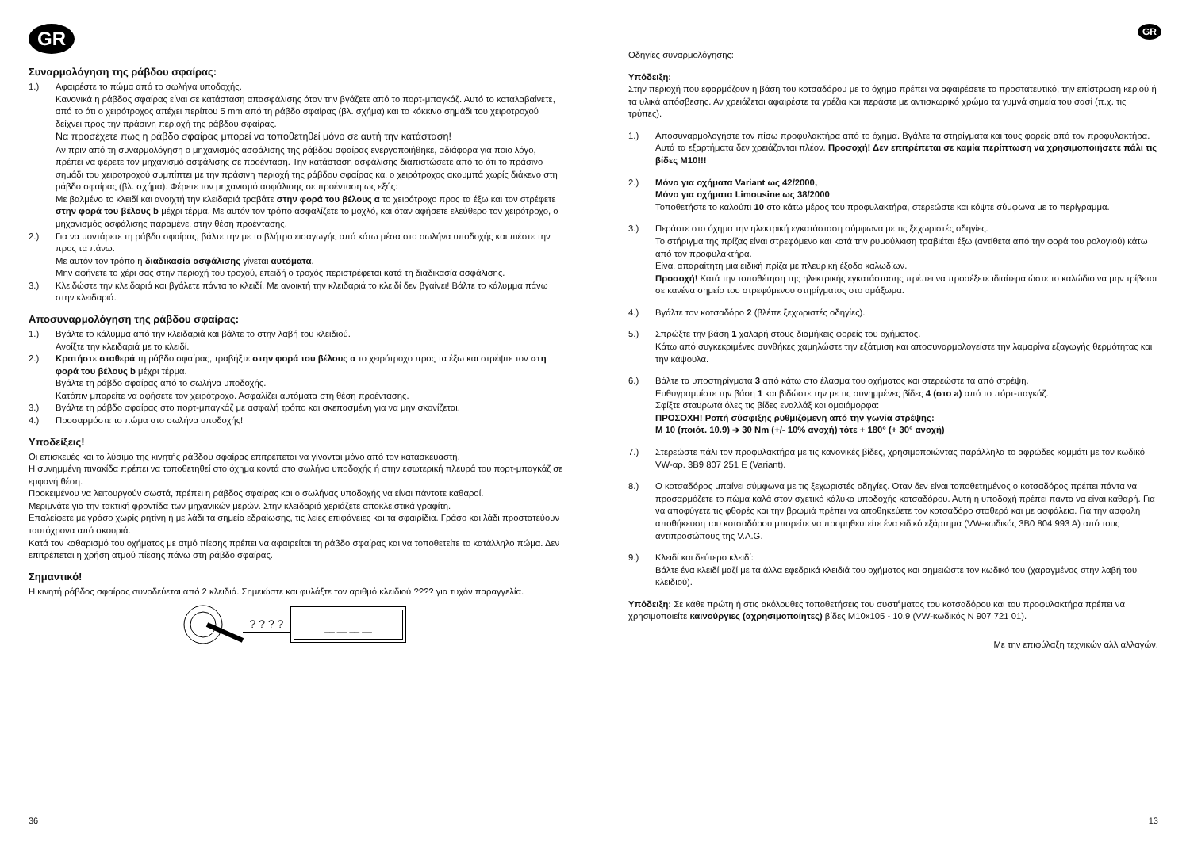GR
Συναρμολόγηση της ράβδου σφαίρας:
1.) Αφαιρέστε το πώμα από το σωλήνα υποδοχής.
Κανονικά η ράβδος σφαίρας είναι σε κατάσταση απασφάλισης όταν την βγάζετε από το πορτ-μπαγκάζ. Αυτό το καταλαβαίνετε, από το ότι ο χειρότροχος απέχει περίπου 5 mm από τη ράβδο σφαίρας (βλ. σχήμα) και το κόκκινο σημάδι του χειροτροχού δείχνει προς την πράσινη περιοχή της ράβδου σφαίρας.
Να προσέχετε πως η ράβδο σφαίρας μπορεί να τοποθετηθεί μόνο σε αυτή την κατάσταση!
Αν πριν από τη συναρμολόγηση ο μηχανισμός ασφάλισης της ράβδου σφαίρας ενεργοποιήθηκε, αδιάφορα για ποιο λόγο, πρέπει να φέρετε τον μηχανισμό ασφάλισης σε προένταση. Την κατάσταση ασφάλισης διαπιστώσετε από το ότι το πράσινο σημάδι του χειροτροχού συμπίπτει με την πράσινη περιοχή της ράβδου σφαίρας και ο χειρότροχος ακουμπά χωρίς διάκενο στη ράβδο σφαίρας (βλ. σχήμα). Φέρετε τον μηχανισμό ασφάλισης σε προένταση ως εξής:
Με βαλμένο το κλειδί και ανοιχτή την κλειδαριά τραβάτε στην φορά του βέλους α το χειρότροχο προς τα έξω και τον στρέφετε στην φορά του βέλους b μέχρι τέρμα. Με αυτόν τον τρόπο ασφαλίζετε το μοχλό, και όταν αφήσετε ελεύθερο τον χειρότροχο, ο μηχανισμός ασφάλισης παραμένει στην θέση προέντασης.
2.) Για να μοντάρετε τη ράβδο σφαίρας, βάλτε την με το βλήτρο εισαγωγής από κάτω μέσα στο σωλήνα υποδοχής και πιέστε την προς τα πάνω.
Με αυτόν τον τρόπο η διαδικασία ασφάλισης γίνεται αυτόματα.
Μην αφήνετε το χέρι σας στην περιοχή του τροχού, επειδή ο τροχός περιστρέφεται κατά τη διαδικασία ασφάλισης.
3.) Κλειδώστε την κλειδαριά και βγάλετε πάντα το κλειδί. Με ανοικτή την κλειδαριά το κλειδί δεν βγαίνει! Βάλτε το κάλυμμα πάνω στην κλειδαριά.
Αποσυναρμολόγηση της ράβδου σφαίρας:
1.) Βγάλτε το κάλυμμα από την κλειδαριά και βάλτε το στην λαβή του κλειδιού.
Ανοίξτε την κλειδαριά με το κλειδί.
2.) Κρατήστε σταθερά τη ράβδο σφαίρας, τραβήξτε στην φορά του βέλους α το χειρότροχο προς τα έξω και στρέψτε τον στη φορά του βέλους b μέχρι τέρμα.
Βγάλτε τη ράβδο σφαίρας από το σωλήνα υποδοχής.
Κατόπιν μπορείτε να αφήσετε τον χειρότροχο. Ασφαλίζει αυτόματα στη θέση προέντασης.
3.) Βγάλτε τη ράβδο σφαίρας στο πορτ-μπαγκάζ με ασφαλή τρόπο και σκεπασμένη για να μην σκονίζεται.
4.) Προσαρμόστε το πώμα στο σωλήνα υποδοχής!
Υποδείξεις!
Οι επισκευές και το λύσιμο της κινητής ράβδου σφαίρας επιτρέπεται να γίνονται μόνο από τον κατασκευαστή.
Η συνημμένη πινακίδα πρέπει να τοποθετηθεί στο όχημα κοντά στο σωλήνα υποδοχής ή στην εσωτερική πλευρά του πορτ-μπαγκάζ σε εμφανή θέση.
Προκειμένου να λειτουργούν σωστά, πρέπει η ράβδος σφαίρας και ο σωλήνας υποδοχής να είναι πάντοτε καθαροί.
Μεριμνάτε για την τακτική φροντίδα των μηχανικών μερών. Στην κλειδαριά χεριάζετε αποκλειστικά γραφίτη.
Επαλείφετε με γράσο χωρίς ρητίνη ή με λάδι τα σημεία εδραίωσης, τις λείες επιφάνειες και τα σφαιρίδια. Γράσο και λάδι προστατεύουν ταυτόχρονα από σκουριά.
Κατά τον καθαρισμό του οχήματος με ατμό πίεσης πρέπει να αφαιρείται τη ράβδο σφαίρας και να τοποθετείτε το κατάλληλο πώμα. Δεν επιτρέπεται η χρήση ατμού πίεσης πάνω στη ράβδο σφαίρας.
Σημαντικό!
Η κινητή ράβδος σφαίρας συνοδεύεται από 2 κλειδιά. Σημειώστε και φυλάξτε τον αριθμό κλειδιού ???? για τυχόν παραγγελία.
? ? ? ?
__ __ __ __
36
GR
Οδηγίες συναρμολόγησης:
Υπόδειξη:
Στην περιοχή που εφαρμόζουν η βάση του κοτσαδόρου με το όχημα πρέπει να αφαιρέσετε το προστατευτικό, την επίστρωση κεριού ή τα υλικά απόσβεσης. Αν χρειάζεται αφαιρέστε τα γρέζια και περάστε με αντισκωρικό χρώμα τα γυμνά σημεία του σασί (π.χ. τις τρύπες).
1.) Αποσυναρμολογήστε τον πίσω προφυλακτήρα από το όχημα. Βγάλτε τα στηρίγματα και τους φορείς από τον προφυλακτήρα. Αυτά τα εξαρτήματα δεν χρειάζονται πλέον. Προσοχή! Δεν επιτρέπεται σε καμία περίπτωση να χρησιμοποιήσετε πάλι τις βίδες M10!!!
2.) Μόνο για οχήματα Variant ως 42/2000,
Μόνο για οχήματα Limousine ως 38/2000
Τοποθετήστε το καλούπι 10 στο κάτω μέρος του προφυλακτήρα, στερεώστε και κόψτε σύμφωνα με το περίγραμμα.
3.) Περάστε στο όχημα την ηλεκτρική εγκατάσταση σύμφωνα με τις ξεχωριστές οδηγίες.
Το στήριγμα της πρίζας είναι στρεφόμενο και κατά την ρυμούλκιση τραβιέται έξω (αντίθετα από την φορά του ρολογιού) κάτω από τον προφυλακτήρα.
Είναι απαραίτητη μια ειδική πρίζα με πλευρική έξοδο καλωδίων.
Προσοχή! Κατά την τοποθέτηση της ηλεκτρικής εγκατάστασης πρέπει να προσέξετε ιδιαίτερα ώστε το καλώδιο να μην τρίβεται σε κανένα σημείο του στρεφόμενου στηρίγματος στο αμάξωμα.
4.) Βγάλτε τον κοτσαδόρο 2 (βλέπε ξεχωριστές οδηγίες).
5.) Σπρώξτε την βάση 1 χαλαρή στους διαμήκεις φορείς του οχήματος.
Κάτω από συγκεκριμένες συνθήκες χαμηλώστε την εξάτμιση και αποσυναρμολογείστε την λαμαρίνα εξαγωγής θερμότητας και την κάψουλα.
6.) Βάλτε τα υποστηρίγματα 3 από κάτω στο έλασμα του οχήματος και στερεώστε τα από στρέψη.
Ευθυγραμμίστε την βάση 1 και βιδώστε την με τις συνημμένες βίδες 4 (στο a) από το πόρτ-παγκάζ.
Σφίξτε σταυρωτά όλες τις βίδες εναλλάξ και ομοιόμορφα:
ΠΡΟΣΟΧΗ! Ροπή σύσφιξης ρυθμιζόμενη από την γωνία στρέψης:
M 10 (ποιότ. 10.9) ➔ 30 Nm (+/- 10% ανοχή) τότε + 180° (+ 30° ανοχή)
7.) Στερεώστε πάλι τον προφυλακτήρα με τις κανονικές βίδες, χρησιμοποιώντας παράλληλα το αφρώδες κομμάτι με τον κωδικό VW-αρ. 3B9 807 251 E (Variant).
8.) Ο κοτσαδόρος μπαίνει σύμφωνα με τις ξεχωριστές οδηγίες. Όταν δεν είναι τοποθετημένος ο κοτσαδόρος πρέπει πάντα να προσαρμόζετε το πώμα καλά στον σχετικό κάλυκα υποδοχής κοτσαδόρου. Αυτή η υποδοχή πρέπει πάντα να είναι καθαρή. Για να αποφύγετε τις φθορές και την βρωμιά πρέπει να αποθηκεύετε τον κοτσαδόρο σταθερά και με ασφάλεια. Για την ασφαλή αποθήκευση του κοτσαδόρου μπορείτε να προμηθευτείτε ένα ειδικό εξάρτημα (VW-κωδικός 3B0 804 993 A) από τους αντιπροσώπους της V.A.G.
9.) Κλειδί και δεύτερο κλειδί:
Βάλτε ένα κλειδί μαζί με τα άλλα εφεδρικά κλειδιά του οχήματος και σημειώστε τον κωδικό του (χαραγμένος στην λαβή του κλειδιού).
Υπόδειξη: Σε κάθε πρώτη ή στις ακόλουθες τοποθετήσεις του συστήματος του κοτσαδόρου και του προφυλακτήρα πρέπει να χρησιμοποιείτε καινούργιες (αχρησιμοποίητες) βίδες M10x105 - 10.9 (VW-κωδικός N 907 721 01).
Με την επιφύλαξη τεχνικών αλλ αλλαγών.
13